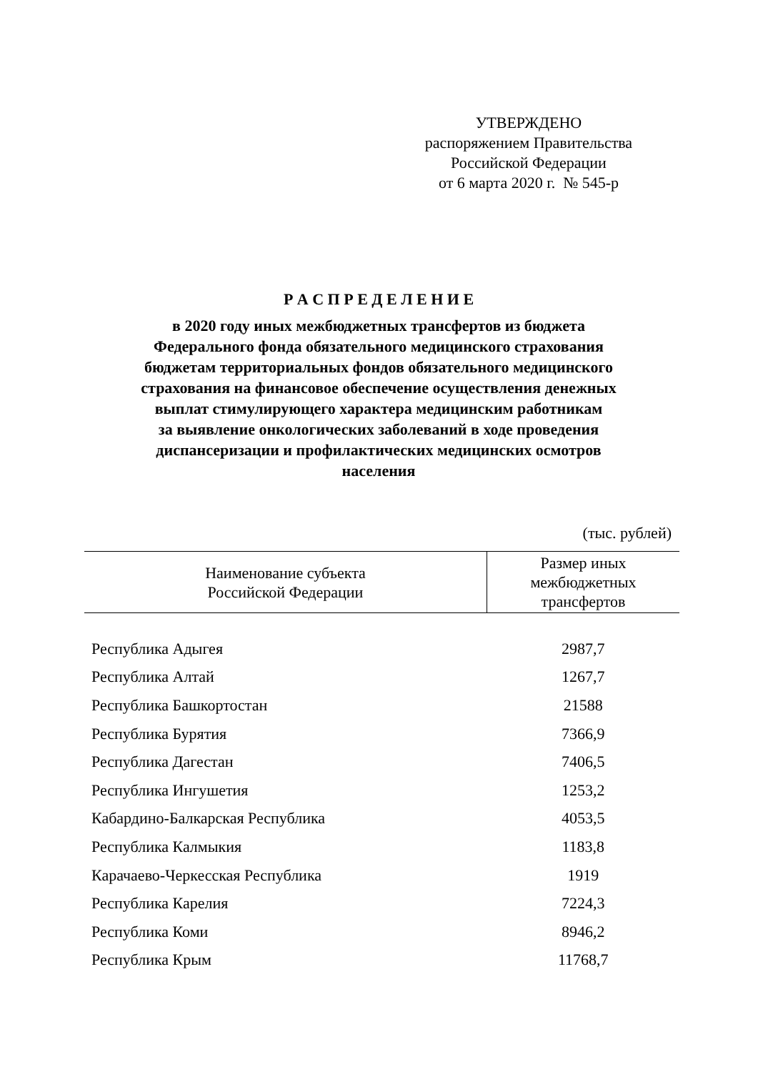УТВЕРЖДЕНО
распоряжением Правительства
Российской Федерации
от 6 марта 2020 г. № 545-р
Р А С П Р Е Д Е Л Е Н И Е
в 2020 году иных межбюджетных трансфертов из бюджета
Федерального фонда обязательного медицинского страхования
бюджетам территориальных фондов обязательного медицинского
страхования на финансовое обеспечение осуществления денежных
выплат стимулирующего характера медицинским работникам
за выявление онкологических заболеваний в ходе проведения
диспансеризации и профилактических медицинских осмотров
населения
(тыс. рублей)
| Наименование субъекта Российской Федерации | Размер иных межбюджетных трансфертов |
| --- | --- |
| Республика Адыгея | 2987,7 |
| Республика Алтай | 1267,7 |
| Республика Башкортостан | 21588 |
| Республика Бурятия | 7366,9 |
| Республика Дагестан | 7406,5 |
| Республика Ингушетия | 1253,2 |
| Кабардино-Балкарская Республика | 4053,5 |
| Республика Калмыкия | 1183,8 |
| Карачаево-Черкесская Республика | 1919 |
| Республика Карелия | 7224,3 |
| Республика Коми | 8946,2 |
| Республика Крым | 11768,7 |